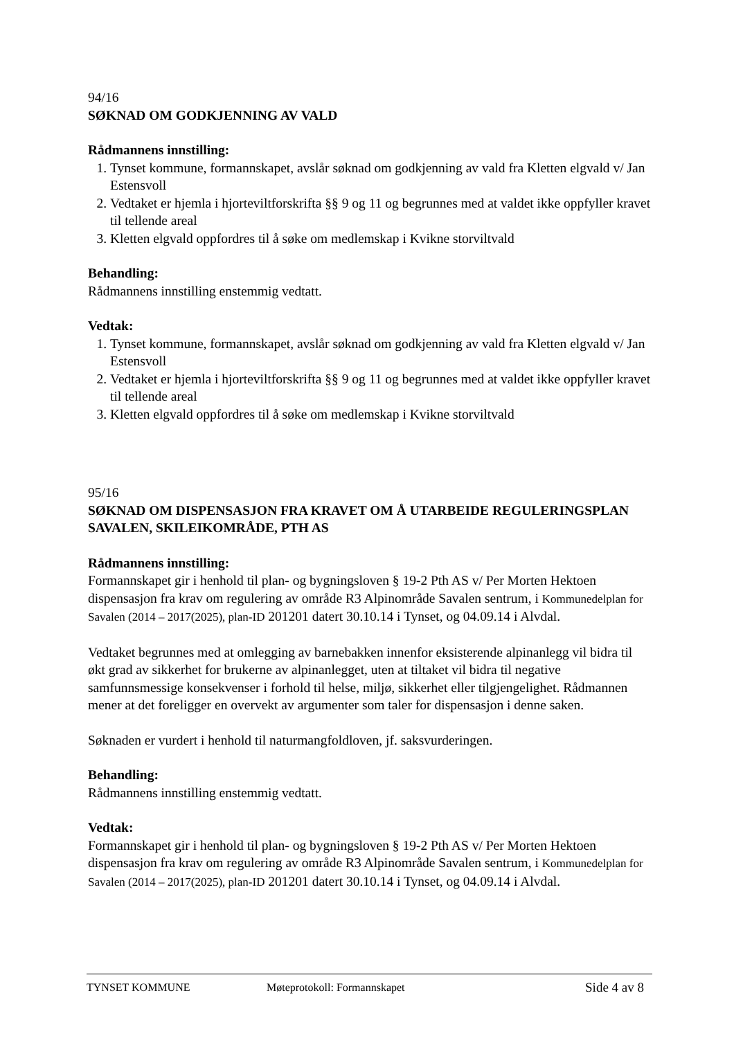94/16
SØKNAD OM GODKJENNING AV VALD
Rådmannens innstilling:
1. Tynset kommune, formannskapet, avslår søknad om godkjenning av vald fra Kletten elgvald v/ Jan Estensvoll
2. Vedtaket er hjemla i hjorteviltforskrifta §§ 9 og 11 og begrunnes med at valdet ikke oppfyller kravet til tellende areal
3. Kletten elgvald oppfordres til å søke om medlemskap i Kvikne storviltvald
Behandling:
Rådmannens innstilling enstemmig vedtatt.
Vedtak:
1. Tynset kommune, formannskapet, avslår søknad om godkjenning av vald fra Kletten elgvald v/ Jan Estensvoll
2. Vedtaket er hjemla i hjorteviltforskrifta §§ 9 og 11 og begrunnes med at valdet ikke oppfyller kravet til tellende areal
3. Kletten elgvald oppfordres til å søke om medlemskap i Kvikne storviltvald
95/16
SØKNAD OM DISPENSASJON FRA KRAVET OM Å UTARBEIDE REGULERINGSPLAN SAVALEN, SKILEIKOMRÅDE, PTH AS
Rådmannens innstilling:
Formannskapet gir i henhold til plan- og bygningsloven § 19-2 Pth AS v/ Per Morten Hektoen dispensasjon fra krav om regulering av område R3 Alpinområde Savalen sentrum, i Kommunedelplan for Savalen (2014 – 2017(2025), plan-ID 201201 datert 30.10.14 i Tynset, og 04.09.14 i Alvdal.
Vedtaket begrunnes med at omlegging av barnebakken innenfor eksisterende alpinanlegg vil bidra til økt grad av sikkerhet for brukerne av alpinanlegget, uten at tiltaket vil bidra til negative samfunnsmessige konsekvenser i forhold til helse, miljø, sikkerhet eller tilgjengelighet. Rådmannen mener at det foreligger en overvekt av argumenter som taler for dispensasjon i denne saken.
Søknaden er vurdert i henhold til naturmangfoldloven, jf. saksvurderingen.
Behandling:
Rådmannens innstilling enstemmig vedtatt.
Vedtak:
Formannskapet gir i henhold til plan- og bygningsloven § 19-2 Pth AS v/ Per Morten Hektoen dispensasjon fra krav om regulering av område R3 Alpinområde Savalen sentrum, i Kommunedelplan for Savalen (2014 – 2017(2025), plan-ID 201201 datert 30.10.14 i Tynset, og 04.09.14 i Alvdal.
TYNSET KOMMUNE Møteprotokoll: Formannskapet Side 4 av 8